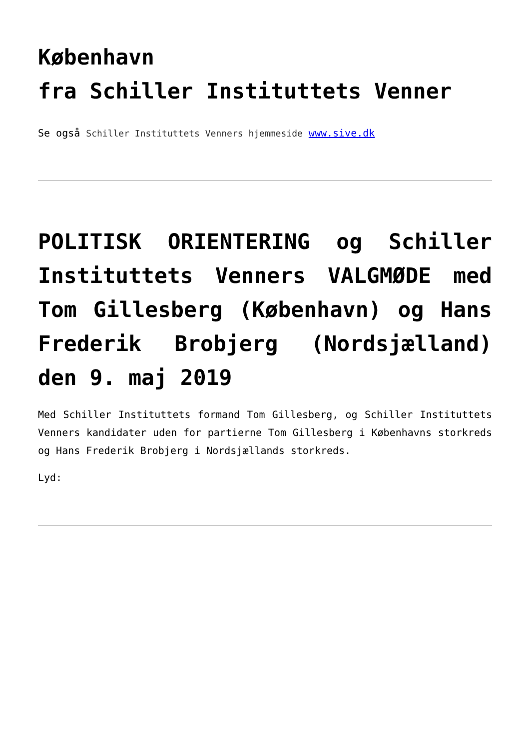København
fra Schiller Instituttets Venner
Se også Schiller Instituttets Venners hjemmeside www.sive.dk
POLITISK ORIENTERING og Schiller Instituttets Venners VALGMØDE med Tom Gillesberg (København) og Hans Frederik Brobjerg (Nordsjælland) den 9. maj 2019
Med Schiller Instituttets formand Tom Gillesberg, og Schiller Instituttets Venners kandidater uden for partierne Tom Gillesberg i Københavns storkreds og Hans Frederik Brobjerg i Nordsjællands storkreds.
Lyd: